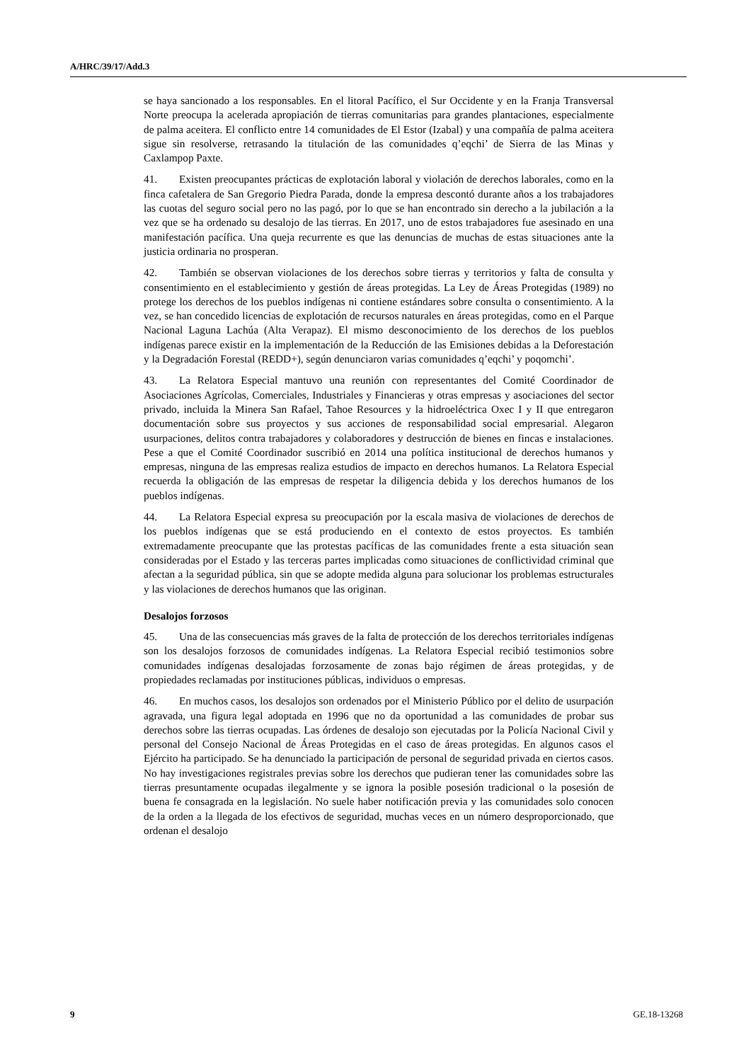A/HRC/39/17/Add.3
se haya sancionado a los responsables. En el litoral Pacífico, el Sur Occidente y en la Franja Transversal Norte preocupa la acelerada apropiación de tierras comunitarias para grandes plantaciones, especialmente de palma aceitera. El conflicto entre 14 comunidades de El Estor (Izabal) y una compañía de palma aceitera sigue sin resolverse, retrasando la titulación de las comunidades q’eqchi’ de Sierra de las Minas y Caxlampop Paxte.
41. Existen preocupantes prácticas de explotación laboral y violación de derechos laborales, como en la finca cafetalera de San Gregorio Piedra Parada, donde la empresa descontó durante años a los trabajadores las cuotas del seguro social pero no las pagó, por lo que se han encontrado sin derecho a la jubilación a la vez que se ha ordenado su desalojo de las tierras. En 2017, uno de estos trabajadores fue asesinado en una manifestación pacífica. Una queja recurrente es que las denuncias de muchas de estas situaciones ante la justicia ordinaria no prosperan.
42. También se observan violaciones de los derechos sobre tierras y territorios y falta de consulta y consentimiento en el establecimiento y gestión de áreas protegidas. La Ley de Áreas Protegidas (1989) no protege los derechos de los pueblos indígenas ni contiene estándares sobre consulta o consentimiento. A la vez, se han concedido licencias de explotación de recursos naturales en áreas protegidas, como en el Parque Nacional Laguna Lachúa (Alta Verapaz). El mismo desconocimiento de los derechos de los pueblos indígenas parece existir en la implementación de la Reducción de las Emisiones debidas a la Deforestación y la Degradación Forestal (REDD+), según denunciaron varias comunidades q’eqchi’ y poqomchi’.
43. La Relatora Especial mantuvo una reunión con representantes del Comité Coordinador de Asociaciones Agrícolas, Comerciales, Industriales y Financieras y otras empresas y asociaciones del sector privado, incluida la Minera San Rafael, Tahoe Resources y la hidroeléctrica Oxec I y II que entregaron documentación sobre sus proyectos y sus acciones de responsabilidad social empresarial. Alegaron usurpaciones, delitos contra trabajadores y colaboradores y destrucción de bienes en fincas e instalaciones. Pese a que el Comité Coordinador suscribió en 2014 una política institucional de derechos humanos y empresas, ninguna de las empresas realiza estudios de impacto en derechos humanos. La Relatora Especial recuerda la obligación de las empresas de respetar la diligencia debida y los derechos humanos de los pueblos indígenas.
44. La Relatora Especial expresa su preocupación por la escala masiva de violaciones de derechos de los pueblos indígenas que se está produciendo en el contexto de estos proyectos. Es también extremadamente preocupante que las protestas pacíficas de las comunidades frente a esta situación sean consideradas por el Estado y las terceras partes implicadas como situaciones de conflictividad criminal que afectan a la seguridad pública, sin que se adopte medida alguna para solucionar los problemas estructurales y las violaciones de derechos humanos que las originan.
Desalojos forzosos
45. Una de las consecuencias más graves de la falta de protección de los derechos territoriales indígenas son los desalojos forzosos de comunidades indígenas. La Relatora Especial recibió testimonios sobre comunidades indígenas desalojadas forzosamente de zonas bajo régimen de áreas protegidas, y de propiedades reclamadas por instituciones públicas, individuos o empresas.
46. En muchos casos, los desalojos son ordenados por el Ministerio Público por el delito de usurpación agravada, una figura legal adoptada en 1996 que no da oportunidad a las comunidades de probar sus derechos sobre las tierras ocupadas. Las órdenes de desalojo son ejecutadas por la Policía Nacional Civil y personal del Consejo Nacional de Áreas Protegidas en el caso de áreas protegidas. En algunos casos el Ejército ha participado. Se ha denunciado la participación de personal de seguridad privada en ciertos casos. No hay investigaciones registrales previas sobre los derechos que pudieran tener las comunidades sobre las tierras presuntamente ocupadas ilegalmente y se ignora la posible posesión tradicional o la posesión de buena fe consagrada en la legislación. No suele haber notificación previa y las comunidades solo conocen de la orden a la llegada de los efectivos de seguridad, muchas veces en un número desproporcionado, que ordenan el desalojo
9 GE.18-13268